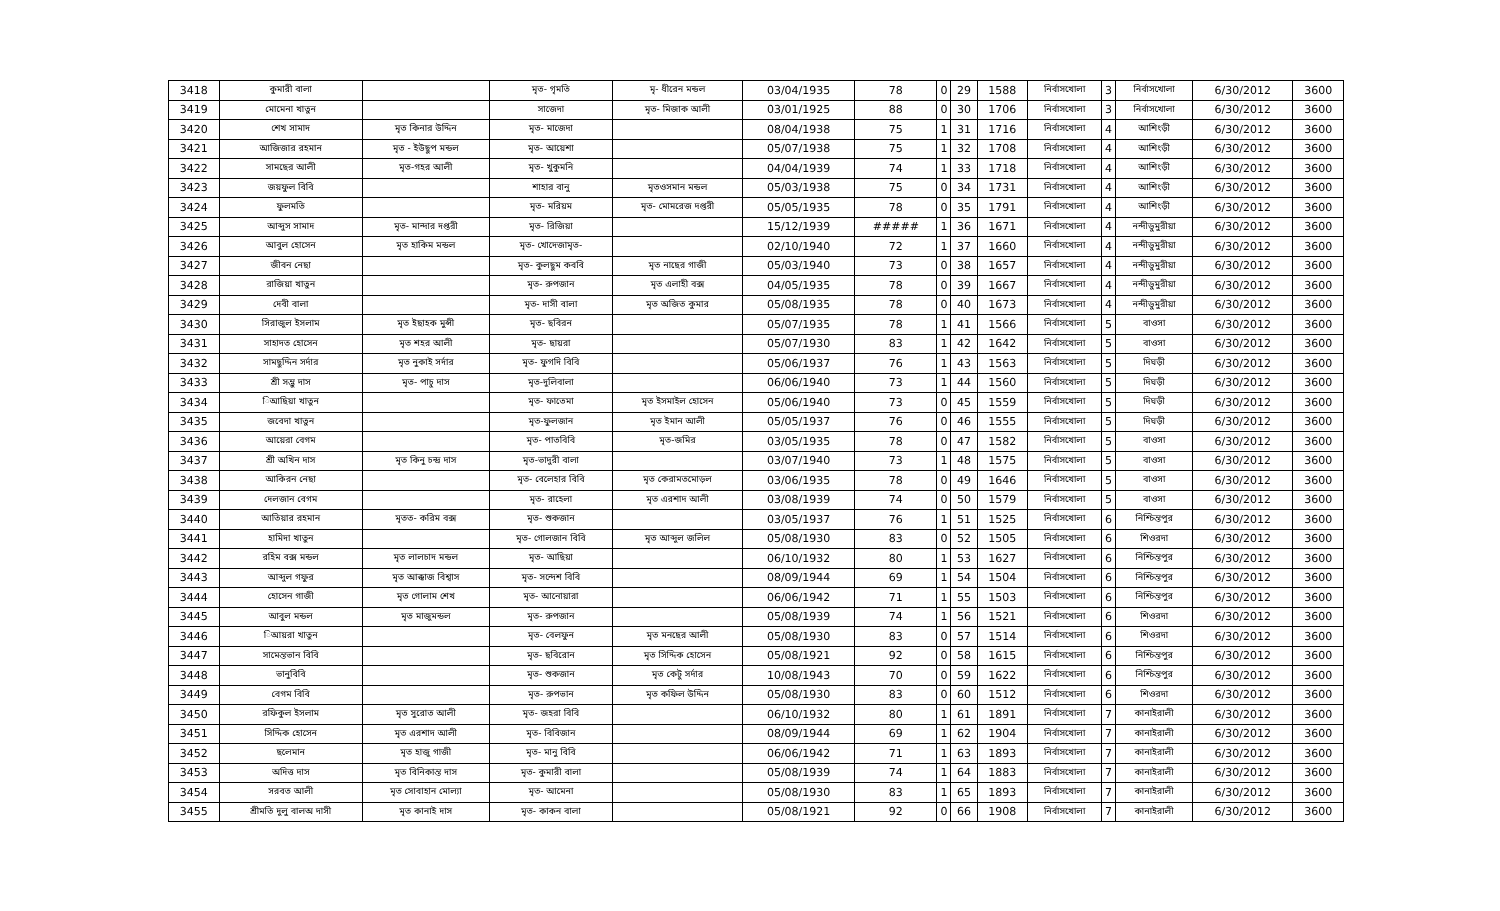| 3418 | কুমারী বালা | | মৃত- গৃমতি | মৃ- ধীরেন মন্ডল | 03/04/1935 | 78 | 0 | 29 | 1588 | নির্বাসখোলা | 3 | নির্বাসখোলা | 6/30/2012 | 3600 |
| 3419 | মোমেনা খাতুন | | সাজেদা | মৃত- মিজাক আলী | 03/01/1925 | 88 | 0 | 30 | 1706 | নির্বাসখোলা | 3 | নির্বাসখোলা | 6/30/2012 | 3600 |
| 3420 | শেখ সামাদ | মৃত কিনার উদ্দিন | মৃত- মাজেদা | | 08/04/1938 | 75 | 1 | 31 | 1716 | নির্বাসখোলা | 4 | আশিংড়ী | 6/30/2012 | 3600 |
| 3421 | আজিজার রহমান | মৃত - ইউছুপ মন্ডল | মৃত- আয়েশা | | 05/07/1938 | 75 | 1 | 32 | 1708 | নির্বাসখোলা | 4 | আশিংড়ী | 6/30/2012 | 3600 |
| 3422 | সামছের আলী | মৃত-গহর আলী | মৃত- খুকুমনি | | 04/04/1939 | 74 | 1 | 33 | 1718 | নির্বাসখোলা | 4 | আশিংড়ী | 6/30/2012 | 3600 |
| 3423 | জয়ফুল বিবি | | শাহার বানু | মৃতওসমান মন্ডল | 05/03/1938 | 75 | 0 | 34 | 1731 | নির্বাসখোলা | 4 | আশিংড়ী | 6/30/2012 | 3600 |
| 3424 | ফুলমতি | | মৃত- মরিয়ম | মৃত- মোমরেজ দপ্তরী | 05/05/1935 | 78 | 0 | 35 | 1791 | নির্বাসখোলা | 4 | আশিংড়ী | 6/30/2012 | 3600 |
| 3425 | আব্দুস সামাদ | মৃত- মান্দার দপ্তরী | মৃত- রিজিয়া | | 15/12/1939 | ##### | 1 | 36 | 1671 | নির্বাসখোলা | 4 | নন্দীডুমুরীয়া | 6/30/2012 | 3600 |
| 3426 | আবুল হোসেন | মৃত হাকিম মন্ডল | মৃত- খোদেজামৃত- | | 02/10/1940 | 72 | 1 | 37 | 1660 | নির্বাসখোলা | 4 | নন্দীডুমুরীয়া | 6/30/2012 | 3600 |
| 3427 | জীবন নেছা | | মৃত- কুলছুম কববি | মৃত নাছের গাজী | 05/03/1940 | 73 | 0 | 38 | 1657 | নির্বাসখোলা | 4 | নন্দীডুমুরীয়া | 6/30/2012 | 3600 |
| 3428 | রাজিয়া খাতুন | | মৃত- রুপজান | মৃত এলাহী বক্স | 04/05/1935 | 78 | 0 | 39 | 1667 | নির্বাসখোলা | 4 | নন্দীডুমুরীয়া | 6/30/2012 | 3600 |
| 3429 | দেবী বালা | | মৃত- দাসী বালা | মৃত অজিত কুমার | 05/08/1935 | 78 | 0 | 40 | 1673 | নির্বাসখোলা | 4 | নন্দীডুমুরীয়া | 6/30/2012 | 3600 |
| 3430 | সিরাজুল ইসলাম | মৃত ইছাহক মুন্সী | মৃত- ছবিরন | | 05/07/1935 | 78 | 1 | 41 | 1566 | নির্বাসখোলা | 5 | বাওসা | 6/30/2012 | 3600 |
| 3431 | সাহাদত হোসেন | মৃত শহর আলী | মৃত- ছায়রা | | 05/07/1930 | 83 | 1 | 42 | 1642 | নির্বাসখোলা | 5 | বাওসা | 6/30/2012 | 3600 |
| 3432 | সামছুদ্দিন সর্দার | মৃত নুকাই সর্দার | মৃত- ফুগদি বিবি | | 05/06/1937 | 76 | 1 | 43 | 1563 | নির্বাসখোলা | 5 | দিঘড়ী | 6/30/2012 | 3600 |
| 3433 | শ্রী সম্ভু দাস | মৃত- পাচু দাস | মৃত-দুলিবালা | | 06/06/1940 | 73 | 1 | 44 | 1560 | নির্বাসখোলা | 5 | দিঘড়ী | 6/30/2012 | 3600 |
| 3434 | িআছিয়া খাতুন | | মৃত- ফাতেমা | মৃত ইসমাইল হোসেন | 05/06/1940 | 73 | 0 | 45 | 1559 | নির্বাসখোলা | 5 | দিঘড়ী | 6/30/2012 | 3600 |
| 3435 | জবেদা খাতুন | | মৃত-ফুলজান | মৃত ইমান আলী | 05/05/1937 | 76 | 0 | 46 | 1555 | নির্বাসখোলা | 5 | দিঘড়ী | 6/30/2012 | 3600 |
| 3436 | আয়েরা বেগম | | মৃত- পাতবিবি | মৃত-জমির | 03/05/1935 | 78 | 0 | 47 | 1582 | নির্বাসখোলা | 5 | বাওসা | 6/30/2012 | 3600 |
| 3437 | শ্রী অখিন দাস | মৃত কিনু চন্দ্র দাস | মৃত-ভাদুরী বালা | | 03/07/1940 | 73 | 1 | 48 | 1575 | নির্বাসখোলা | 5 | বাওসা | 6/30/2012 | 3600 |
| 3438 | আকিরন নেছা | | মৃত- বেলেহার বিবি | মৃত কেরামতমোড়ল | 03/06/1935 | 78 | 0 | 49 | 1646 | নির্বাসখোলা | 5 | বাওসা | 6/30/2012 | 3600 |
| 3439 | দেলজান বেগম | | মৃত- রাহেলা | মৃত এরশাদ আলী | 03/08/1939 | 74 | 0 | 50 | 1579 | নির্বাসখোলা | 5 | বাওসা | 6/30/2012 | 3600 |
| 3440 | আতিয়ার রহমান | মৃতত- করিম বক্স | মৃত- শুকজান | | 03/05/1937 | 76 | 1 | 51 | 1525 | নির্বাসখোলা | 6 | নিশ্চিন্তপুর | 6/30/2012 | 3600 |
| 3441 | হামিদা খাতুন | | মৃত- গোলজান বিবি | মৃত আব্দুল জলিল | 05/08/1930 | 83 | 0 | 52 | 1505 | নির্বাসখোলা | 6 | শিওরদা | 6/30/2012 | 3600 |
| 3442 | রহিম বক্স মন্ডল | মৃত লালচাদ মন্ডল | মৃত- আছিয়া | | 06/10/1932 | 80 | 1 | 53 | 1627 | নির্বাসখোলা | 6 | নিশ্চিন্তপুর | 6/30/2012 | 3600 |
| 3443 | আব্দুল গফুর | মৃত আক্কাজ বিশ্বাস | মৃত- সন্দেশ বিবি | | 08/09/1944 | 69 | 1 | 54 | 1504 | নির্বাসখোলা | 6 | নিশ্চিন্তপুর | 6/30/2012 | 3600 |
| 3444 | হোসেন গাজী | মৃত গোলাম শেখ | মৃত- আনোয়ারা | | 06/06/1942 | 71 | 1 | 55 | 1503 | নির্বাসখোলা | 6 | নিশ্চিন্তপুর | 6/30/2012 | 3600 |
| 3445 | আবুল মন্ডল | মৃত মাজুমন্ডল | মৃত- রুপজান | | 05/08/1939 | 74 | 1 | 56 | 1521 | নির্বাসখোলা | 6 | শিওরদা | 6/30/2012 | 3600 |
| 3446 | িআয়রা খাতুন | | মৃত- বেলফুন | মৃত মনছের আলী | 05/08/1930 | 83 | 0 | 57 | 1514 | নির্বাসখোলা | 6 | শিওরদা | 6/30/2012 | 3600 |
| 3447 | সামেন্তভান বিবি | | মৃত- ছবিরোন | মৃত সিদ্দিক হোসেন | 05/08/1921 | 92 | 0 | 58 | 1615 | নির্বাসখোলা | 6 | নিশ্চিন্তপুর | 6/30/2012 | 3600 |
| 3448 | ভানুবিবি | | মৃত- শুকজান | মৃত কেটু সর্দার | 10/08/1943 | 70 | 0 | 59 | 1622 | নির্বাসখোলা | 6 | নিশ্চিন্তপুর | 6/30/2012 | 3600 |
| 3449 | বেগম বিবি | | মৃত- রুপভান | মৃত কফিল উদ্দিন | 05/08/1930 | 83 | 0 | 60 | 1512 | নির্বাসখোলা | 6 | শিওরদা | 6/30/2012 | 3600 |
| 3450 | রফিকুল ইসলাম | মৃত সুরোত আলী | মৃত- জহরা বিবি | | 06/10/1932 | 80 | 1 | 61 | 1891 | নির্বাসখোলা | 7 | কানাইরালী | 6/30/2012 | 3600 |
| 3451 | সিদ্দিক হোসেন | মৃত এরশাদ আলী | মৃত- বিবিজান | | 08/09/1944 | 69 | 1 | 62 | 1904 | নির্বাসখোলা | 7 | কানাইরালী | 6/30/2012 | 3600 |
| 3452 | ছলেমান | মৃত হাজু গাজী | মৃত- মানু বিবি | | 06/06/1942 | 71 | 1 | 63 | 1893 | নির্বাসখোলা | 7 | কানাইরালী | 6/30/2012 | 3600 |
| 3453 | অদিত্ত দাস | মৃত বিনিকান্ত দাস | মৃত- কুমারী বালা | | 05/08/1939 | 74 | 1 | 64 | 1883 | নির্বাসখোলা | 7 | কানাইরালী | 6/30/2012 | 3600 |
| 3454 | সরবত আলী | মৃত সোবাহান মোল্যা | মৃত- আমেনা | | 05/08/1930 | 83 | 1 | 65 | 1893 | নির্বাসখোলা | 7 | কানাইরালী | 6/30/2012 | 3600 |
| 3455 | শ্রীমতি দুলু বালঅ দাসী | মৃত কানাই দাস | মৃত- কাকন বালা | | 05/08/1921 | 92 | 0 | 66 | 1908 | নির্বাসখোলা | 7 | কানাইরালী | 6/30/2012 | 3600 |